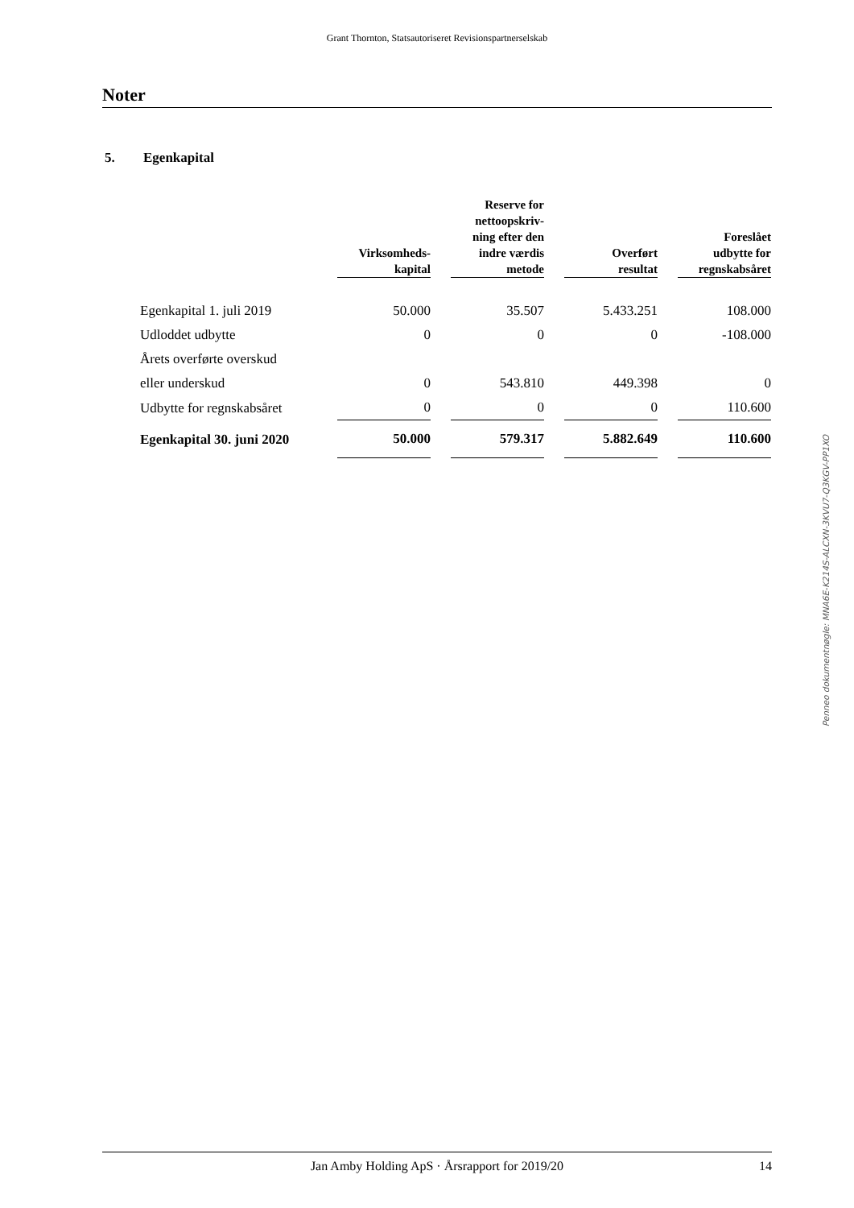Grant Thornton, Statsautoriseret Revisionspartnerselskab
Noter
5. Egenkapital
| | Virksomheds- kapital | | Reserve for nettoopskriv- ning efter den indre værdis metode | | Overført resultat | | Foreslået udbytte for regnskabsåret |
| --- | --- | --- | --- | --- | --- | --- | --- |
| Egenkapital 1. juli 2019 | 50.000 | | 35.507 | | 5.433.251 | | 108.000 |
| Udloddet udbytte | 0 | | 0 | | 0 | | -108.000 |
| Årets overførte overskud | | | | | | | |
| eller underskud | 0 | | 543.810 | | 449.398 | | 0 |
| Udbytte for regnskabsåret | 0 | | 0 | | 0 | | 110.600 |
| Egenkapital 30. juni 2020 | 50.000 | | 579.317 | | 5.882.649 | | 110.600 |
Jan Amby Holding ApS · Årsrapport for 2019/20 14
Penneo dokumentnøgle: MNA6E-K214S-ALCXN-3KVU7-Q3KGV-PP1XO